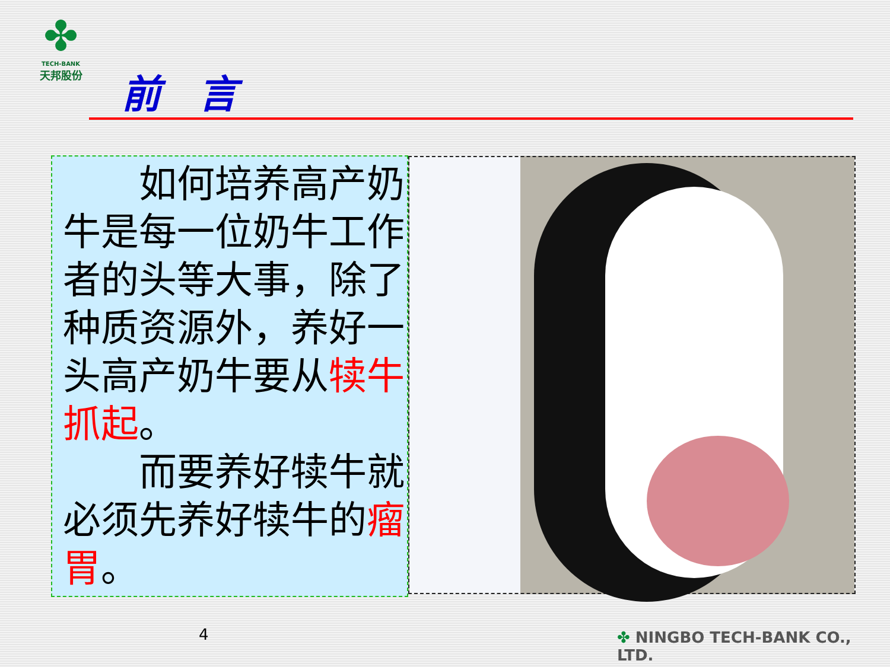✤
TECH-BANK
天邦股份
前 言
　　如何培养高产奶牛是每一位奶牛工作者的头等大事，除了种质资源外，养好一头高产奶牛要从犊牛抓起。
　　而要养好犊牛就必须先养好犊牛的瘤胃。
4 ✤ NINGBO TECH-BANK CO., LTD.